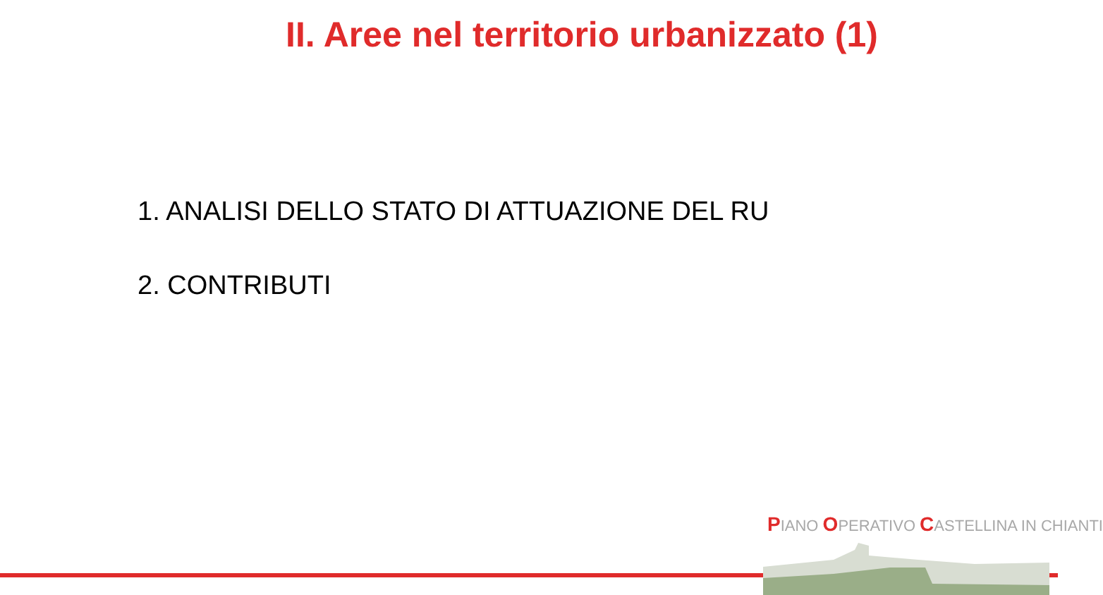II. Aree nel territorio urbanizzato (1)
1. ANALISI DELLO STATO DI ATTUAZIONE DEL RU
2. CONTRIBUTI
PIANO OPERATIVO CASTELLINA IN CHIANTI